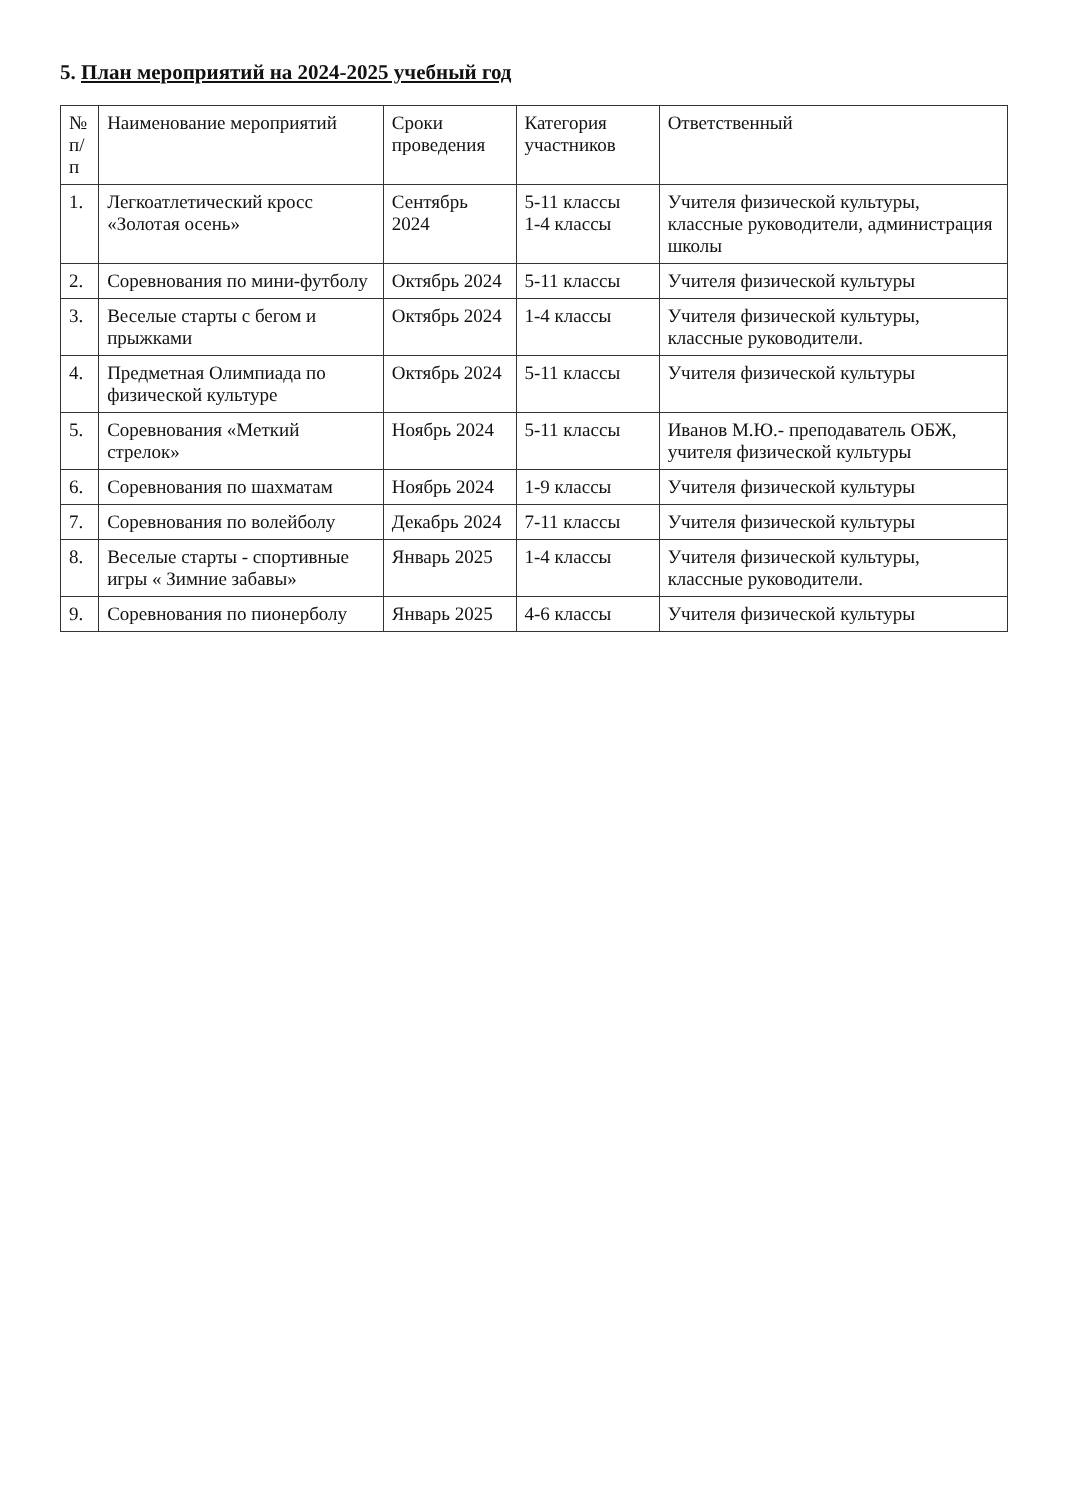5. План мероприятий на 2024-2025 учебный год
| № п/п | Наименование мероприятий | Сроки проведения | Категория участников | Ответственный |
| --- | --- | --- | --- | --- |
| 1. | Легкоатлетический кросс «Золотая осень» | Сентябрь 2024 | 5-11 классы 1-4 классы | Учителя физической культуры, классные руководители, администрация школы |
| 2. | Соревнования по мини-футболу | Октябрь 2024 | 5-11 классы | Учителя физической культуры |
| 3. | Веселые старты с бегом и прыжками | Октябрь 2024 | 1-4 классы | Учителя физической культуры, классные руководители. |
| 4. | Предметная Олимпиада по физической культуре | Октябрь 2024 | 5-11 классы | Учителя физической культуры |
| 5. | Соревнования «Меткий стрелок» | Ноябрь 2024 | 5-11 классы | Иванов М.Ю.- преподаватель ОБЖ, учителя физической культуры |
| 6. | Соревнования по шахматам | Ноябрь 2024 | 1-9 классы | Учителя физической культуры |
| 7. | Соревнования по волейболу | Декабрь 2024 | 7-11 классы | Учителя физической культуры |
| 8. | Веселые старты - спортивные игры « Зимние забавы» | Январь 2025 | 1-4 классы | Учителя физической культуры, классные руководители. |
| 9. | Соревнования по пионерболу | Январь 2025 | 4-6 классы | Учителя физической культуры |